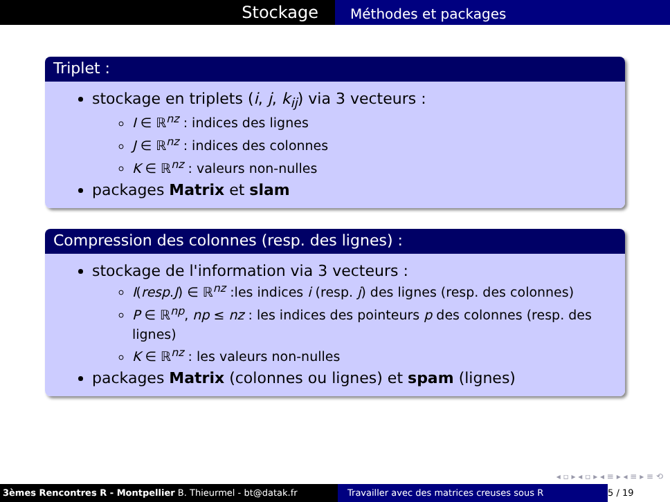Stockage
Méthodes et packages
Triplet :
stockage en triplets (i, j, k<sub>ij</sub>) via 3 vecteurs :
I ∈ ℝ<sup>nz</sup> : indices des lignes
J ∈ ℝ<sup>nz</sup> : indices des colonnes
K ∈ ℝ<sup>nz</sup> : valeurs non-nulles
packages Matrix et slam
Compression des colonnes (resp. des lignes) :
stockage de l'information via 3 vecteurs :
I(resp.J) ∈ ℝ<sup>nz</sup> :les indices i (resp. j) des lignes (resp. des colonnes)
P ∈ ℝ<sup>np</sup>, np ≤ nz : les indices des pointeurs p des colonnes (resp. des lignes)
K ∈ ℝ<sup>nz</sup> : les valeurs non-nulles
packages Matrix (colonnes ou lignes) et spam (lignes)
◂ ▫ ▸ ◂ ▫ ▸ ◂ ≡ ▸ ◂ ≡ ▸ ≡ ⟲
3èmes Rencontres R - Montpellier B. Thieurmel - bt@datak.fr Travailler avec des matrices creuses sous R
5 / 19